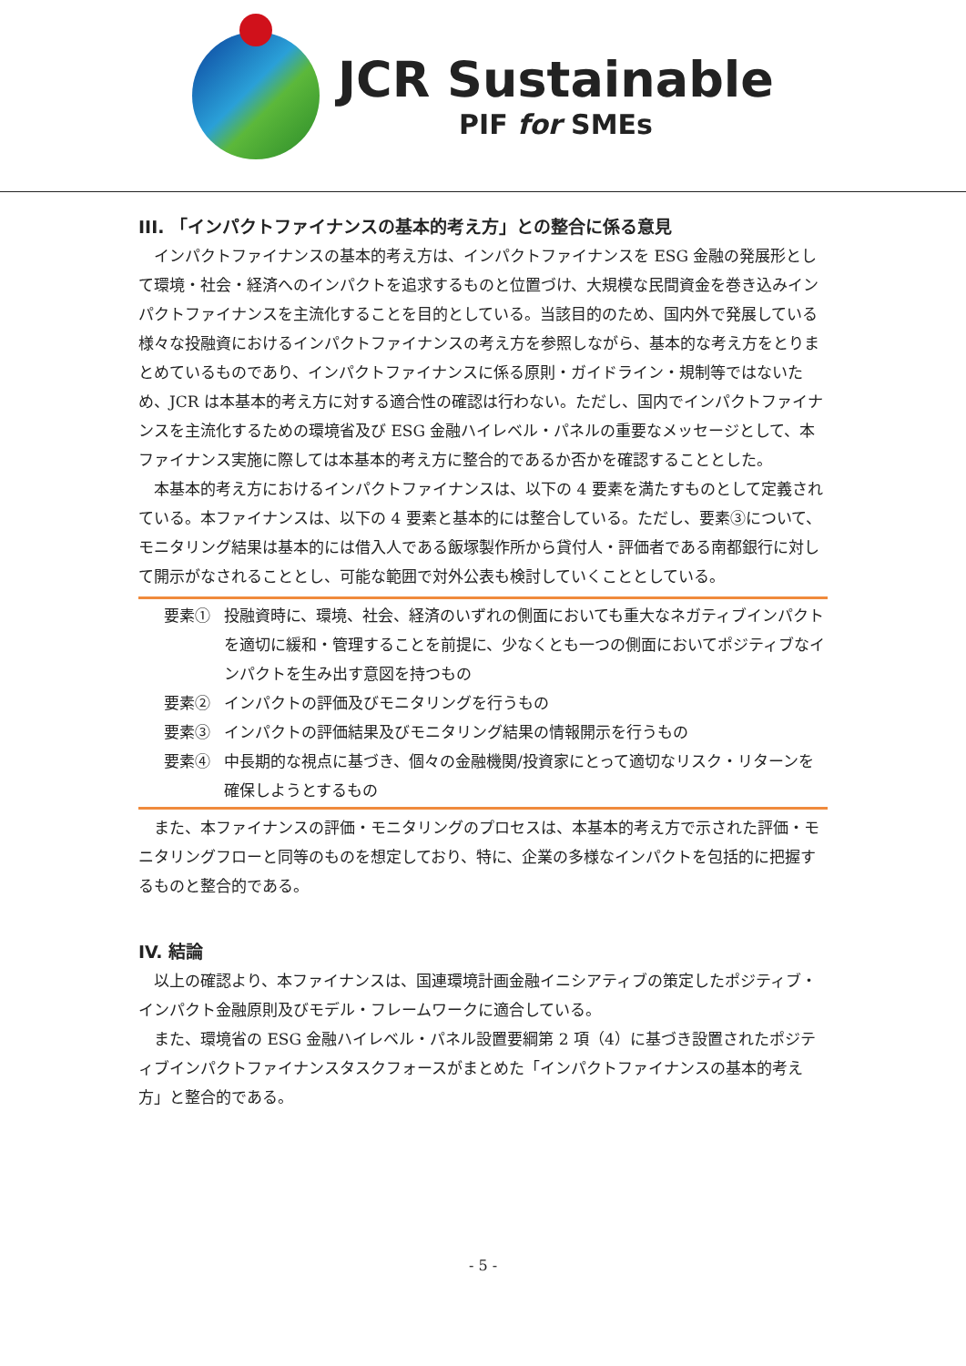JCR Sustainable
PIF for SMEs
III. 「インパクトファイナンスの基本的考え方」との整合に係る意見
インパクトファイナンスの基本的考え方は、インパクトファイナンスを ESG 金融の発展形として環境・社会・経済へのインパクトを追求するものと位置づけ、大規模な民間資金を巻き込みインパクトファイナンスを主流化することを目的としている。当該目的のため、国内外で発展している様々な投融資におけるインパクトファイナンスの考え方を参照しながら、基本的な考え方をとりまとめているものであり、インパクトファイナンスに係る原則・ガイドライン・規制等ではないため、JCR は本基本的考え方に対する適合性の確認は行わない。ただし、国内でインパクトファイナンスを主流化するための環境省及び ESG 金融ハイレベル・パネルの重要なメッセージとして、本ファイナンス実施に際しては本基本的考え方に整合的であるか否かを確認することとした。
本基本的考え方におけるインパクトファイナンスは、以下の 4 要素を満たすものとして定義されている。本ファイナンスは、以下の 4 要素と基本的には整合している。ただし、要素③について、モニタリング結果は基本的には借入人である飯塚製作所から貸付人・評価者である南都銀行に対して開示がなされることとし、可能な範囲で対外公表も検討していくこととしている。
要素① 投融資時に、環境、社会、経済のいずれの側面においても重大なネガティブインパクトを適切に緩和・管理することを前提に、少なくとも一つの側面においてポジティブなインパクトを生み出す意図を持つもの
要素② インパクトの評価及びモニタリングを行うもの
要素③ インパクトの評価結果及びモニタリング結果の情報開示を行うもの
要素④ 中長期的な視点に基づき、個々の金融機関/投資家にとって適切なリスク・リターンを確保しようとするもの
また、本ファイナンスの評価・モニタリングのプロセスは、本基本的考え方で示された評価・モニタリングフローと同等のものを想定しており、特に、企業の多様なインパクトを包括的に把握するものと整合的である。
IV. 結論
以上の確認より、本ファイナンスは、国連環境計画金融イニシアティブの策定したポジティブ・インパクト金融原則及びモデル・フレームワークに適合している。
また、環境省の ESG 金融ハイレベル・パネル設置要綱第 2 項（4）に基づき設置されたポジティブインパクトファイナンスタスクフォースがまとめた「インパクトファイナンスの基本的考え方」と整合的である。
- 5 -